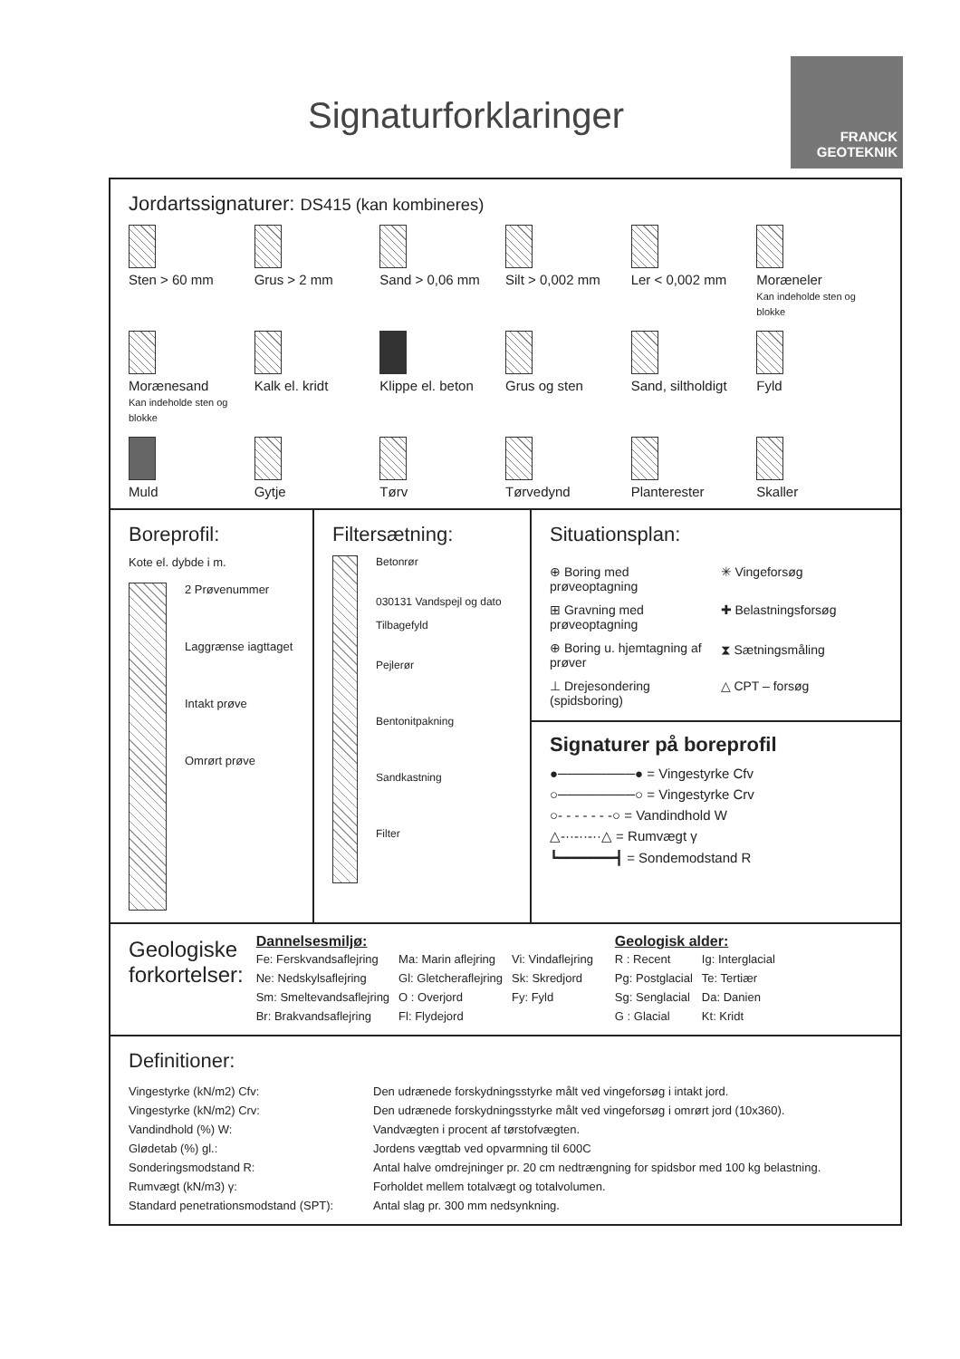Signaturforklaringer
FRANCK
GEOTEKNIK
Jordartssignaturer: DS415 (kan kombineres)
Sten > 60 mm
Grus > 2 mm
Sand > 0,06 mm
Silt > 0,002 mm
Ler < 0,002 mm
Moræneler
Kan indeholde sten og blokke
Morænesand
Kan indeholde sten og blokke
Kalk el. kridt
Klippe el. beton
Grus og sten
Sand, siltholdigt
Fyld
Muld
Gytje
Tørv
Tørvedynd
Planterester
Skaller
Boreprofil:
Kote el. dybde i m.
2 Prøvenummer
Laggrænse iagttaget
Intakt prøve
Omrørt prøve
Filtersætning:
Betonrør
030131 Vandspejl og dato
Tilbagefyld
Pejlerør
Bentonitpakning
Sandkastning
Filter
Situationsplan:
⊕ Boring med prøveoptagning
✳ Vingeforsøg
⊞ Gravning med prøveoptagning
✚ Belastningsforsøg
⊕ Boring u. hjemtagning af prøver
⧗ Sætningsmåling
⊥ Drejesondering (spidsboring)
△ CPT – forsøg
Signaturer på boreprofil
●────────● = Vingestyrke Cfv
○────────○ = Vingestyrke Crv
○- - - - - - -○ = Vandindhold W
△-··-··-··△ = Rumvægt γ
┗━━━━━━━┫ = Sondemodstand R
Geologiske
forkortelser:
Dannelsesmiljø:
| Fe: Ferskvandsaflejring | Ma: Marin aflejring | Vi: Vindaflejring |
| Ne: Nedskylsaflejring | Gl: Gletcheraflejring | Sk: Skredjord |
| Sm: Smeltevandsaflejring | O : Overjord | Fy: Fyld |
| Br: Brakvandsaflejring | Fl: Flydejord | |
Geologisk alder:
| R : Recent | Ig: Interglacial |
| Pg: Postglacial | Te: Tertiær |
| Sg: Senglacial | Da: Danien |
| G : Glacial | Kt: Kridt |
Definitioner:
| Vingestyrke (kN/m2) Cfv: | Den udrænede forskydningsstyrke målt ved vingeforsøg i intakt jord. |
| Vingestyrke (kN/m2) Crv: | Den udrænede forskydningsstyrke målt ved vingeforsøg i omrørt jord (10x360). |
| Vandindhold (%) W: | Vandvægten i procent af tørstofvægten. |
| Glødetab (%) gl.: | Jordens vægttab ved opvarmning til 600C |
| Sonderingsmodstand R: | Antal halve omdrejninger pr. 20 cm nedtrængning for spidsbor med 100 kg belastning. |
| Rumvægt (kN/m3) γ: | Forholdet mellem totalvægt og totalvolumen. |
| Standard penetrationsmodstand (SPT): | Antal slag pr. 300 mm nedsynkning. |